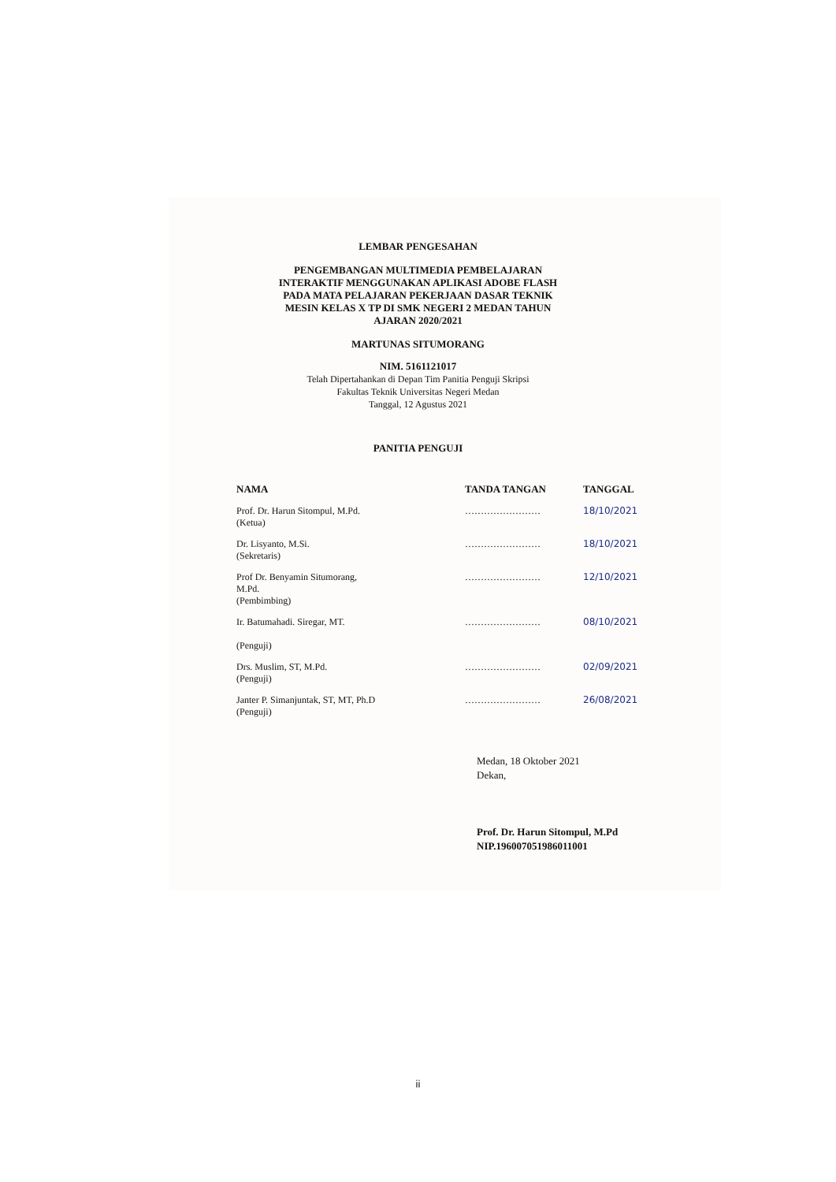LEMBAR PENGESAHAN
PENGEMBANGAN MULTIMEDIA PEMBELAJARAN
INTERAKTIF MENGGUNAKAN APLIKASI ADOBE FLASH
PADA MATA PELAJARAN PEKERJAAN DASAR TEKNIK
MESIN KELAS X TP DI SMK NEGERI 2 MEDAN TAHUN
AJARAN 2020/2021
MARTUNAS SITUMORANG
NIM. 5161121017
Telah Dipertahankan di Depan Tim Panitia Penguji Skripsi
Fakultas Teknik Universitas Negeri Medan
Tanggal, 12 Agustus 2021
PANITIA PENGUJI
| NAMA | TANDA TANGAN | TANGGAL |
| --- | --- | --- |
| Prof. Dr. Harun Sitompul, M.Pd. (Ketua) | …………………… | 18/10/2021 |
| Dr. Lisyanto, M.Si. (Sekretaris) | …………………… | 18/10/2021 |
| Prof Dr. Benyamin Situmorang, M.Pd. (Pembimbing) | …………………… | 12/10/2021 |
| Ir. Batumahadi. Siregar, MT. (Penguji) | …………………… | 08/10/2021 |
| Drs. Muslim, ST, M.Pd. (Penguji) | …………………… | 02/09/2021 |
| Janter P. Simanjuntak, ST, MT, Ph.D (Penguji) | …………………… | 26/08/2021 |
Medan, 18 Oktober 2021
Dekan,
Prof. Dr. Harun Sitompul, M.Pd
NIP.196007051986011001
ii